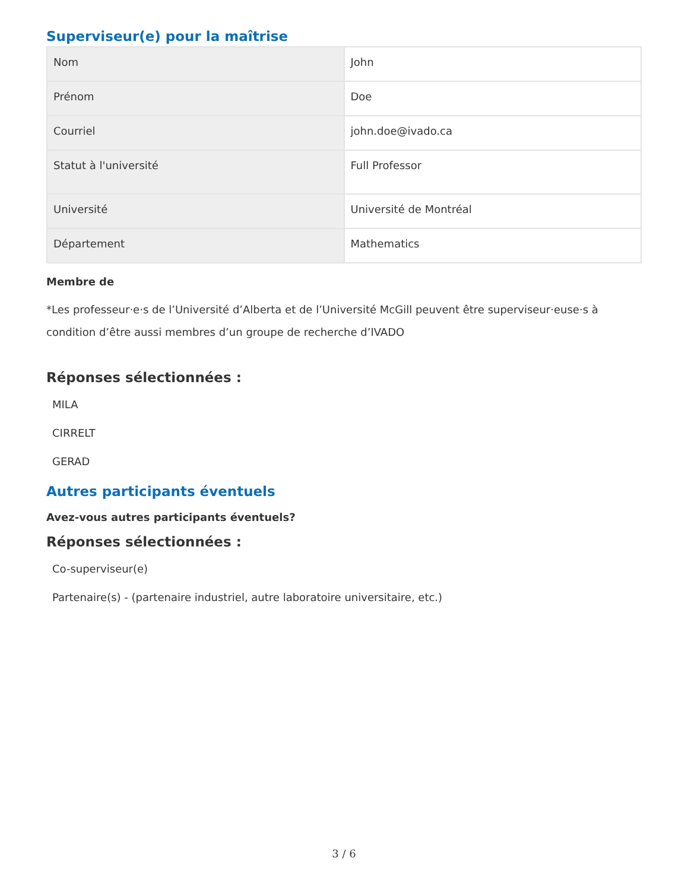Superviseur(e) pour la maîtrise
| Nom | John |
| Prénom | Doe |
| Courriel | john.doe@ivado.ca |
| Statut à l'université | Full Professor |
| Université | Université de Montréal |
| Département | Mathematics |
Membre de
*Les professeur·e·s de l’Université d’Alberta et de l’Université McGill peuvent être superviseur·euse·s à condition d’être aussi membres d’un groupe de recherche d’IVADO
Réponses sélectionnées :
MILA
CIRRELT
GERAD
Autres participants éventuels
Avez-vous autres participants éventuels?
Réponses sélectionnées :
Co-superviseur(e)
Partenaire(s) - (partenaire industriel, autre laboratoire universitaire, etc.)
3 / 6